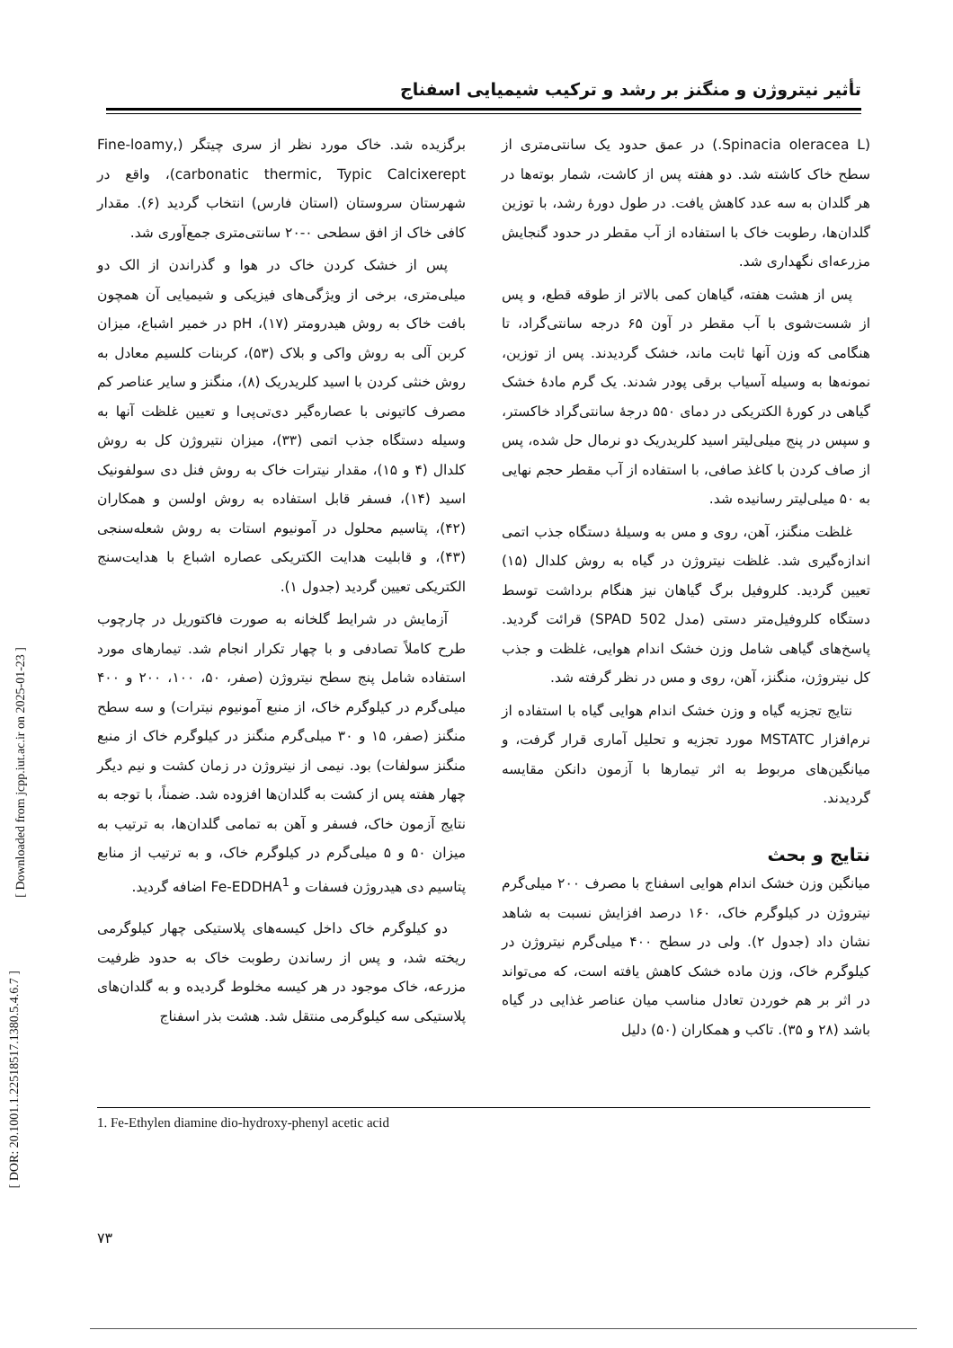تأثیر نیتروژن و منگنز بر رشد و ترکیب شیمیایی اسفناج
برگزیده شد. خاک مورد نظر از سری چیتگر (Fine-loamy, carbonatic thermic, Typic Calcixerept)، واقع در شهرستان سروستان (استان فارس) انتخاب گردید (۶). مقدار کافی خاک از افق سطحی ۰-۲۰ سانتی‌متری جمع‌آوری شد.
پس از خشک کردن خاک در هوا و گذراندن از الک دو میلی‌متری، برخی از ویژگی‌های فیزیکی و شیمیایی آن همچون بافت خاک به روش هیدرومتر (۱۷)، pH در خمیر اشباع، میزان کربن آلی به روش واکی و بلاک (۵۳)، کربنات کلسیم معادل به روش خنثی کردن با اسید کلریدریک (۸)، منگنز و سایر عناصر کم مصرف کاتیونی با عصاره‌گیر دی‌تی‌پی‌ا و تعیین غلظت آنها به وسیله دستگاه جذب اتمی (۳۳)، میزان نتیروژن کل به روش کلدال (۴ و ۱۵)، مقدار نیترات خاک به روش فنل دی سولفونیک اسید (۱۴)، فسفر قابل استفاده به روش اولسن و همکاران (۴۲)، پتاسیم محلول در آمونیوم استات به روش شعله‌سنجی (۴۳)، و قابلیت هدایت الکتریکی عصاره اشباع با هدایت‌سنج الکتریکی تعیین گردید (جدول ۱).
آزمایش در شرایط گلخانه به صورت فاکتوریل در چارچوب طرح کاملاً تصادفی و با چهار تکرار انجام شد. تیمارهای مورد استفاده شامل پنج سطح نیتروژن (صفر، ۵۰، ۱۰۰، ۲۰۰ و ۴۰۰ میلی‌گرم در کیلوگرم خاک، از منبع آمونیوم نیترات) و سه سطح منگنز (صفر، ۱۵ و ۳۰ میلی‌گرم منگنز در کیلوگرم خاک از منبع منگنز سولفات) بود. نیمی از نیتروژن در زمان کشت و نیم دیگر چهار هفته پس از کشت به گلدان‌ها افزوده شد. ضمناً، با توجه به نتایج آزمون خاک، فسفر و آهن به تمامی گلدان‌ها، به ترتیب به میزان ۵۰ و ۵ میلی‌گرم در کیلوگرم خاک، و به ترتیب از منابع پتاسیم دی هیدروژن فسفات و Fe-EDDHA<sup>1</sup> اضافه گردید.
دو کیلوگرم خاک داخل کیسه‌های پلاستیکی چهار کیلوگرمی ریخته شد، و پس از رساندن رطوبت خاک به حدود ظرفیت مزرعه، خاک موجود در هر کیسه مخلوط گردیده و به گلدان‌های پلاستیکی سه کیلوگرمی منتقل شد. هشت بذر اسفناج
(Spinacia oleracea L.) در عمق حدود یک سانتی‌متری از سطح خاک کاشته شد. دو هفته پس از کاشت، شمار بوته‌ها در هر گلدان به سه عدد کاهش یافت. در طول دورهٔ رشد، با توزین گلدان‌ها، رطوبت خاک با استفاده از آب مقطر در حدود گنجایش مزرعه‌ای نگهداری شد.
پس از هشت هفته، گیاهان کمی بالاتر از طوقه قطع، و پس از شست‌شوی با آب مقطر در آون ۶۵ درجه سانتی‌گراد، تا هنگامی که وزن آنها ثابت ماند، خشک گردیدند. پس از توزین، نمونه‌ها به وسیله آسیاب برقی پودر شدند. یک گرم مادهٔ خشک گیاهی در کورهٔ الکتریکی در دمای ۵۵۰ درجهٔ سانتی‌گراد خاکستر، و سپس در پنج میلی‌لیتر اسید کلریدریک دو نرمال حل شده، پس از صاف کردن با کاغذ صافی، با استفاده از آب مقطر حجم نهایی به ۵۰ میلی‌لیتر رسانیده شد.
غلظت منگنز، آهن، روی و مس به وسیلهٔ دستگاه جذب اتمی اندازه‌گیری شد. غلظت نیتروژن در گیاه به روش کلدال (۱۵) تعیین گردید. کلروفیل برگ گیاهان نیز هنگام برداشت توسط دستگاه کلروفیل‌متر دستی (مدل SPAD 502) قرائت گردید. پاسخ‌های گیاهی شامل وزن خشک اندام هوایی، غلظت و جذب کل نیتروژن، منگنز، آهن، روی و مس در نظر گرفته شد.
نتایج تجزیه گیاه و وزن خشک اندام هوایی گیاه با استفاده از نرم‌افزار MSTATC مورد تجزیه و تحلیل آماری قرار گرفت، و میانگین‌های مربوط به اثر تیمارها با آزمون دانکن مقایسه گردیدند.
نتایج و بحث
میانگین وزن خشک اندام هوایی اسفناج با مصرف ۲۰۰ میلی‌گرم نیتروژن در کیلوگرم خاک، ۱۶۰ درصد افزایش نسبت به شاهد نشان داد (جدول ۲). ولی در سطح ۴۰۰ میلی‌گرم نیتروژن در کیلوگرم خاک، وزن ماده خشک کاهش یافته است، که می‌تواند در اثر بر هم خوردن تعادل مناسب میان عناصر غذایی در گیاه باشد (۲۸ و ۳۵). تاکب و همکاران (۵۰) دلیل
1. Fe-Ethylen diamine dio-hydroxy-phenyl acetic acid
۷۳
[ Downloaded from jcpp.iut.ac.ir on 2025-01-23 ]
[ DOR: 20.1001.1.22518517.1380.5.4.6.7 ]